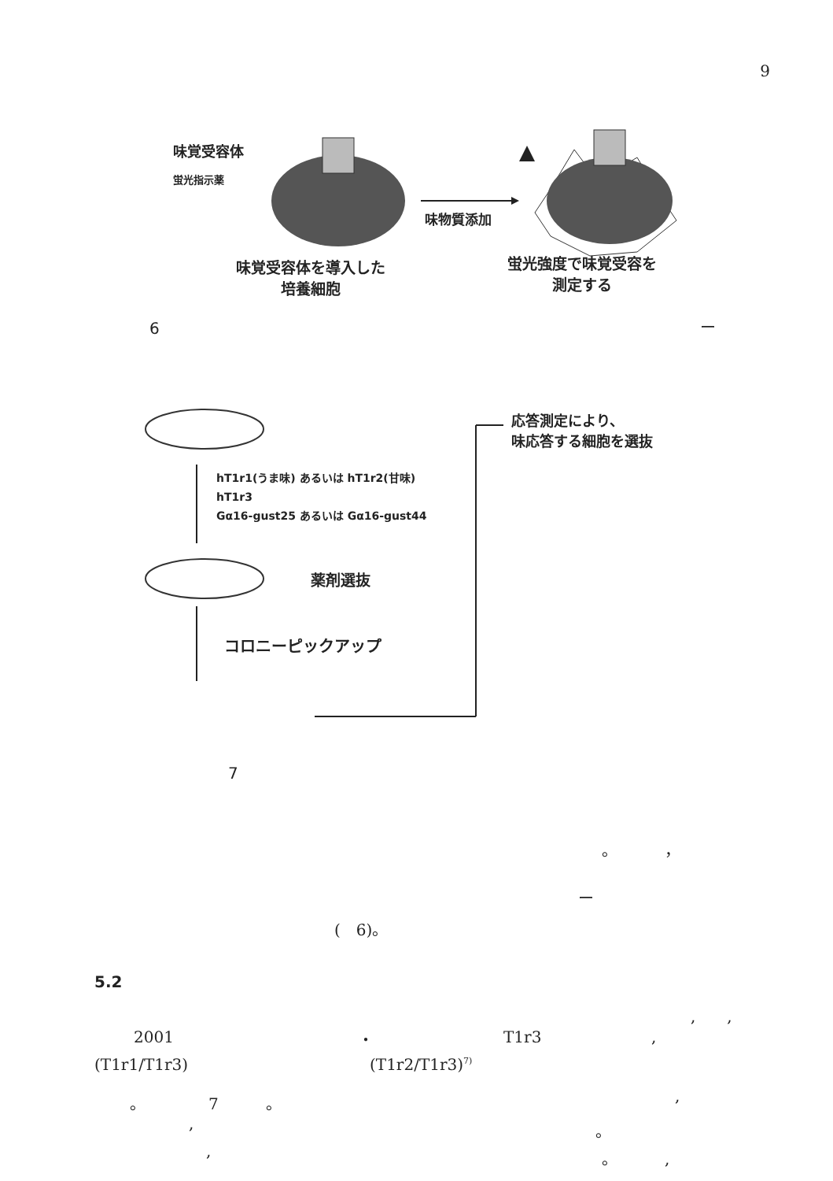9
味覚受容体
蛍光指示薬
味物質添加
味覚受容体を導入した
培養細胞
蛍光強度で味覚受容を
測定する
6 ー
応答測定により、
味応答する細胞を選抜
hT1r1(うま味) あるいは hT1r2(甘味)
hT1r3
Gα16-gust25 あるいは Gα16-gust44
薬剤選抜
コロニーピックアップ
7
。　　　，
ー
(　6)。
5.2
,　　,
2001 ・ T1r3 ,
(T1r1/T1r3) (T1r2/T1r3)<sup>7)</sup>
。　　　　7　　　。 ,
, 。
, 。　　　,